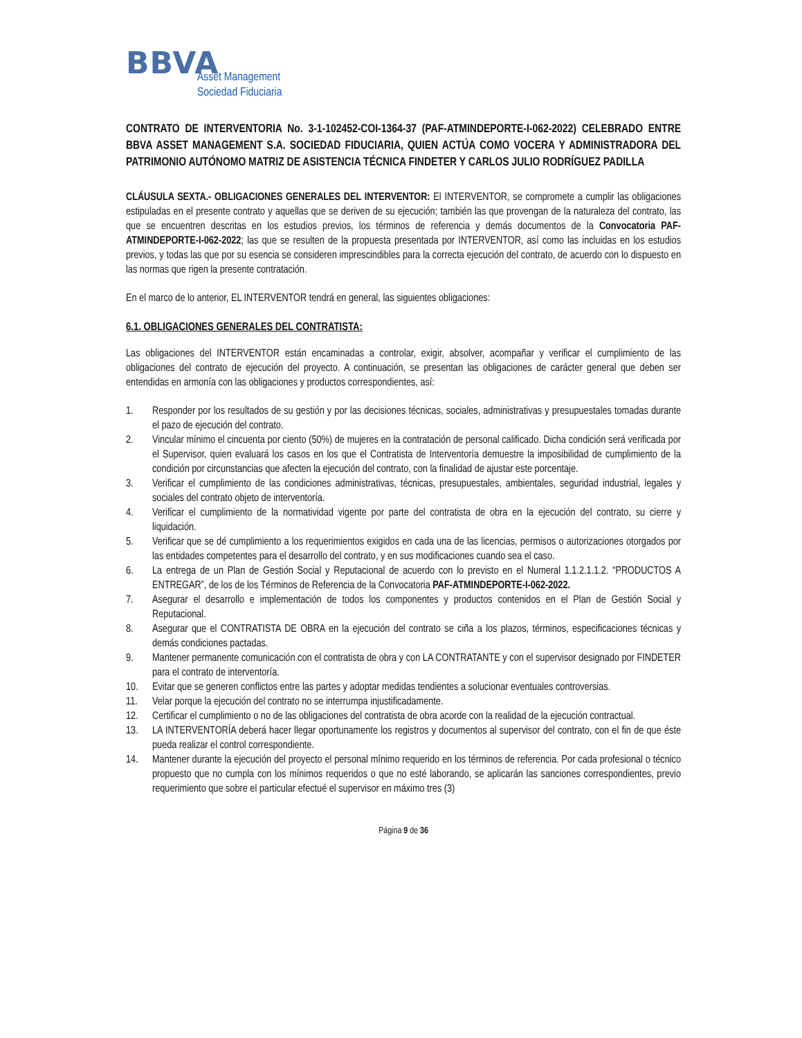BBVA
Asset Management
Sociedad Fiduciaria
CONTRATO DE INTERVENTORIA No. 3-1-102452-COI-1364-37 (PAF-ATMINDEPORTE-I-062-2022) CELEBRADO ENTRE BBVA ASSET MANAGEMENT S.A. SOCIEDAD FIDUCIARIA, QUIEN ACTÚA COMO VOCERA Y ADMINISTRADORA DEL PATRIMONIO AUTÓNOMO MATRIZ DE ASISTENCIA TÉCNICA FINDETER Y CARLOS JULIO RODRÍGUEZ PADILLA
CLÁUSULA SEXTA.- OBLIGACIONES GENERALES DEL INTERVENTOR: El INTERVENTOR, se compromete a cumplir las obligaciones estipuladas en el presente contrato y aquellas que se deriven de su ejecución; también las que provengan de la naturaleza del contrato, las que se encuentren descritas en los estudios previos, los términos de referencia y demás documentos de la Convocatoria PAF-ATMINDEPORTE-I-062-2022; las que se resulten de la propuesta presentada por INTERVENTOR, así como las incluidas en los estudios previos, y todas las que por su esencia se consideren imprescindibles para la correcta ejecución del contrato, de acuerdo con lo dispuesto en las normas que rigen la presente contratación.
En el marco de lo anterior, EL INTERVENTOR tendrá en general, las siguientes obligaciones:
6.1. OBLIGACIONES GENERALES DEL CONTRATISTA:
Las obligaciones del INTERVENTOR están encaminadas a controlar, exigir, absolver, acompañar y verificar el cumplimiento de las obligaciones del contrato de ejecución del proyecto. A continuación, se presentan las obligaciones de carácter general que deben ser entendidas en armonía con las obligaciones y productos correspondientes, así:
1. Responder por los resultados de su gestión y por las decisiones técnicas, sociales, administrativas y presupuestales tomadas durante el pazo de ejecución del contrato.
2. Vincular mínimo el cincuenta por ciento (50%) de mujeres en la contratación de personal calificado. Dicha condición será verificada por el Supervisor, quien evaluará los casos en los que el Contratista de Interventoría demuestre la imposibilidad de cumplimiento de la condición por circunstancias que afecten la ejecución del contrato, con la finalidad de ajustar este porcentaje.
3. Verificar el cumplimiento de las condiciones administrativas, técnicas, presupuestales, ambientales, seguridad industrial, legales y sociales del contrato objeto de interventoría.
4. Verificar el cumplimiento de la normatividad vigente por parte del contratista de obra en la ejecución del contrato, su cierre y liquidación.
5. Verificar que se dé cumplimiento a los requerimientos exigidos en cada una de las licencias, permisos o autorizaciones otorgados por las entidades competentes para el desarrollo del contrato, y en sus modificaciones cuando sea el caso.
6. La entrega de un Plan de Gestión Social y Reputacional de acuerdo con lo previsto en el Numeral 1.1.2.1.1.2. “PRODUCTOS A ENTREGAR”, de los de los Términos de Referencia de la Convocatoria PAF-ATMINDEPORTE-I-062-2022.
7. Asegurar el desarrollo e implementación de todos los componentes y productos contenidos en el Plan de Gestión Social y Reputacional.
8. Asegurar que el CONTRATISTA DE OBRA en la ejecución del contrato se ciña a los plazos, términos, especificaciones técnicas y demás condiciones pactadas.
9. Mantener permanente comunicación con el contratista de obra y con LA CONTRATANTE y con el supervisor designado por FINDETER para el contrato de interventoría.
10. Evitar que se generen conflictos entre las partes y adoptar medidas tendientes a solucionar eventuales controversias.
11. Velar porque la ejecución del contrato no se interrumpa injustificadamente.
12. Certificar el cumplimiento o no de las obligaciones del contratista de obra acorde con la realidad de la ejecución contractual.
13. LA INTERVENTORÍA deberá hacer llegar oportunamente los registros y documentos al supervisor del contrato, con el fin de que éste pueda realizar el control correspondiente.
14. Mantener durante la ejecución del proyecto el personal mínimo requerido en los términos de referencia. Por cada profesional o técnico propuesto que no cumpla con los mínimos requeridos o que no esté laborando, se aplicarán las sanciones correspondientes, previo requerimiento que sobre el particular efectué el supervisor en máximo tres (3)
Página 9 de 36